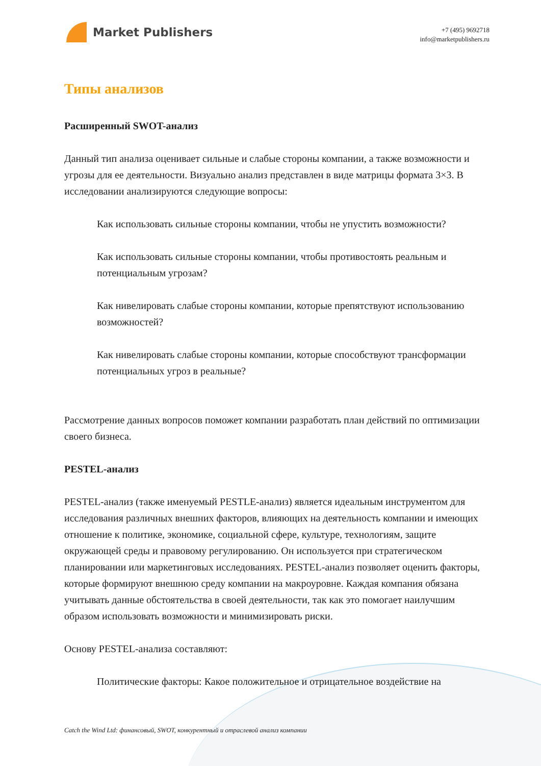Market Publishers
+7 (495) 9692718
info@marketpublishers.ru
Типы анализов
Расширенный SWOT-анализ
Данный тип анализа оценивает сильные и слабые стороны компании, а также возможности и угрозы для ее деятельности. Визуально анализ представлен в виде матрицы формата 3×3. В исследовании анализируются следующие вопросы:
Как использовать сильные стороны компании, чтобы не упустить возможности?
Как использовать сильные стороны компании, чтобы противостоять реальным и потенциальным угрозам?
Как нивелировать слабые стороны компании, которые препятствуют использованию возможностей?
Как нивелировать слабые стороны компании, которые способствуют трансформации потенциальных угроз в реальные?
Рассмотрение данных вопросов поможет компании разработать план действий по оптимизации своего бизнеса.
PESTEL-анализ
PESTEL-анализ (также именуемый PESTLE-анализ) является идеальным инструментом для исследования различных внешних факторов, влияющих на деятельность компании и имеющих отношение к политике, экономике, социальной сфере, культуре, технологиям, защите окружающей среды и правовому регулированию. Он используется при стратегическом планировании или маркетинговых исследованиях. PESTEL-анализ позволяет оценить факторы, которые формируют внешнюю среду компании на макроуровне. Каждая компания обязана учитывать данные обстоятельства в своей деятельности, так как это помогает наилучшим образом использовать возможности и минимизировать риски.
Основу PESTEL-анализа составляют:
Политические факторы: Какое положительное и отрицательное воздействие на
Catch the Wind Ltd: финансовый, SWOT, конкурентный и отраслевой анализ компании